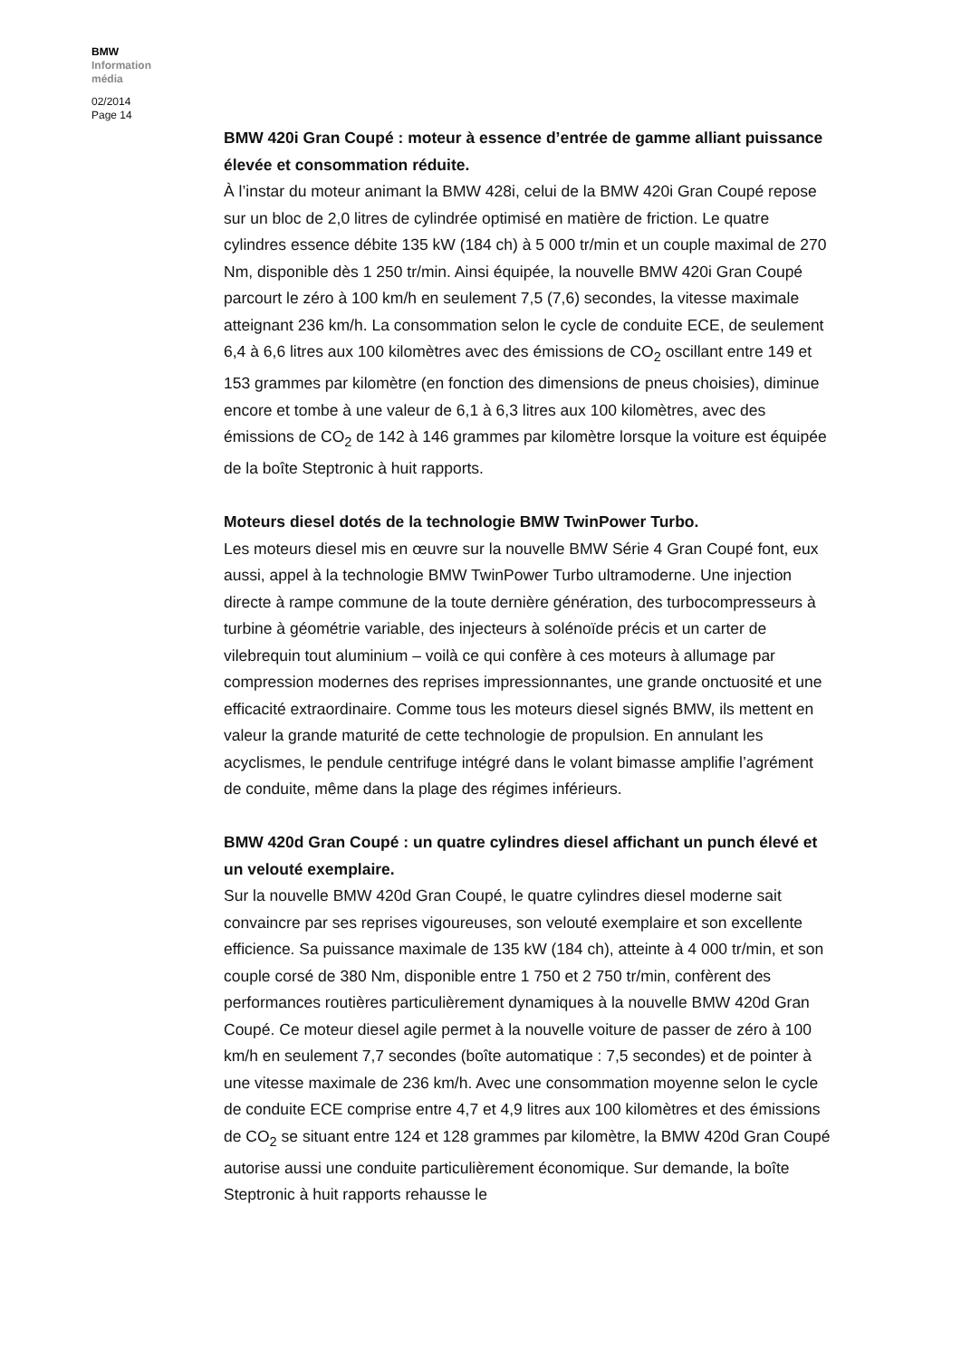BMW
Information
média
02/2014
Page 14
BMW 420i Gran Coupé : moteur à essence d’entrée de gamme alliant puissance élevée et consommation réduite.
À l’instar du moteur animant la BMW 428i, celui de la BMW 420i Gran Coupé repose sur un bloc de 2,0 litres de cylindrée optimisé en matière de friction. Le quatre cylindres essence débite 135 kW (184 ch) à 5 000 tr/min et un couple maximal de 270 Nm, disponible dès 1 250 tr/min. Ainsi équipée, la nouvelle BMW 420i Gran Coupé parcourt le zéro à 100 km/h en seulement 7,5 (7,6) secondes, la vitesse maximale atteignant 236 km/h. La consommation selon le cycle de conduite ECE, de seulement 6,4 à 6,6 litres aux 100 kilomètres avec des émissions de CO<sub>2</sub> oscillant entre 149 et 153 grammes par kilomètre (en fonction des dimensions de pneus choisies), diminue encore et tombe à une valeur de 6,1 à 6,3 litres aux 100 kilomètres, avec des émissions de CO<sub>2</sub> de 142 à 146 grammes par kilomètre lorsque la voiture est équipée de la boîte Steptronic à huit rapports.
Moteurs diesel dotés de la technologie BMW TwinPower Turbo.
Les moteurs diesel mis en œuvre sur la nouvelle BMW Série 4 Gran Coupé font, eux aussi, appel à la technologie BMW TwinPower Turbo ultramoderne. Une injection directe à rampe commune de la toute dernière génération, des turbocompresseurs à turbine à géométrie variable, des injecteurs à solénoïde précis et un carter de vilebrequin tout aluminium – voilà ce qui confère à ces moteurs à allumage par compression modernes des reprises impressionnantes, une grande onctuosité et une efficacité extraordinaire. Comme tous les moteurs diesel signés BMW, ils mettent en valeur la grande maturité de cette technologie de propulsion. En annulant les acyclismes, le pendule centrifuge intégré dans le volant bimasse amplifie l’agrément de conduite, même dans la plage des régimes inférieurs.
BMW 420d Gran Coupé : un quatre cylindres diesel affichant un punch élevé et un velouté exemplaire.
Sur la nouvelle BMW 420d Gran Coupé, le quatre cylindres diesel moderne sait convaincre par ses reprises vigoureuses, son velouté exemplaire et son excellente efficience. Sa puissance maximale de 135 kW (184 ch), atteinte à 4 000 tr/min, et son couple corsé de 380 Nm, disponible entre 1 750 et 2 750 tr/min, confèrent des performances routières particulièrement dynamiques à la nouvelle BMW 420d Gran Coupé. Ce moteur diesel agile permet à la nouvelle voiture de passer de zéro à 100 km/h en seulement 7,7 secondes (boîte automatique : 7,5 secondes) et de pointer à une vitesse maximale de 236 km/h. Avec une consommation moyenne selon le cycle de conduite ECE comprise entre 4,7 et 4,9 litres aux 100 kilomètres et des émissions de CO<sub>2</sub> se situant entre 124 et 128 grammes par kilomètre, la BMW 420d Gran Coupé autorise aussi une conduite particulièrement économique. Sur demande, la boîte Steptronic à huit rapports rehausse le